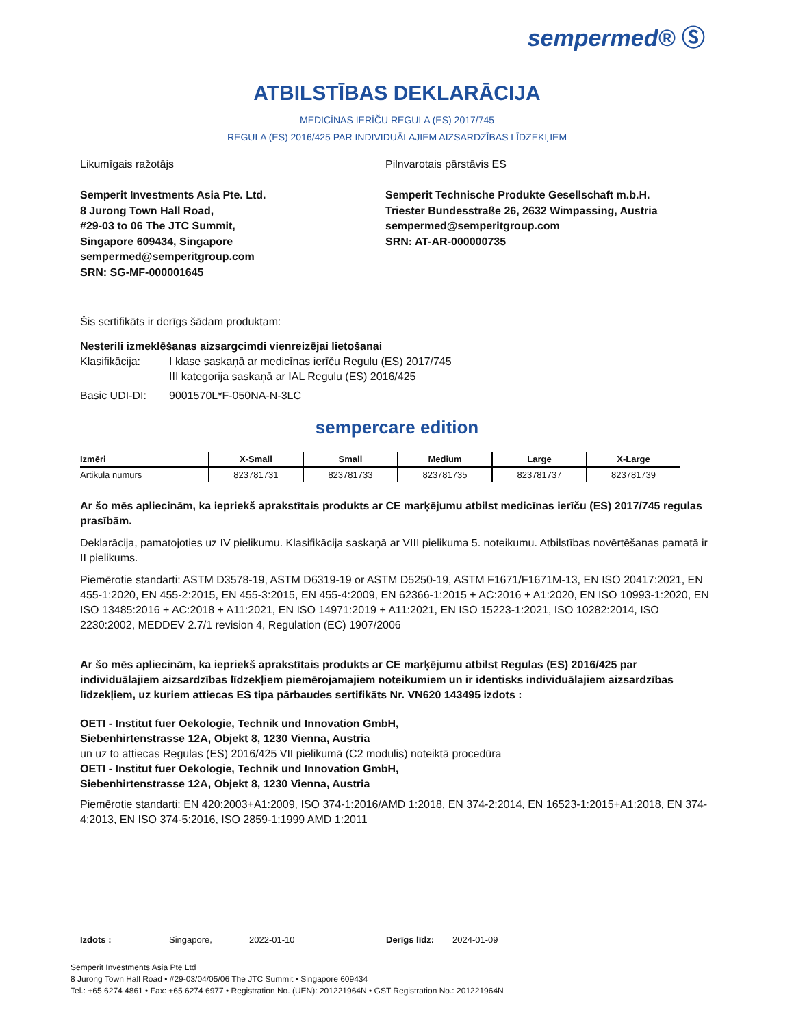sempermed® Ⓢ
ATBILSTĪBAS DEKLARĀCIJA
MEDICĪNAS IERĪČU REGULA (ES) 2017/745
REGULA (ES) 2016/425 PAR INDIVIDUĀLAJIEM AIZSARDZĪBAS LĪDZEKĻIEM
Likumīgais ražotājs
Semperit Investments Asia Pte. Ltd.
8 Jurong Town Hall Road,
#29-03 to 06 The JTC Summit,
Singapore 609434, Singapore
sempermed@semperitgroup.com
SRN: SG-MF-000001645
Pilnvarotais pārstāvis ES
Semperit Technische Produkte Gesellschaft m.b.H.
Triester Bundesstraße 26, 2632 Wimpassing, Austria
sempermed@semperitgroup.com
SRN: AT-AR-000000735
Šis sertifikāts ir derīgs šādam produktam:
Nesterili izmeklēšanas aizsargcimdi vienreizējai lietošanai
Klasifikācija: I klase saskaņā ar medicīnas ierīču Regulu (ES) 2017/745
III kategorija saskaņā ar IAL Regulu (ES) 2016/425
Basic UDI-DI: 9001570L*F-050NA-N-3LC
sempercare edition
| Izmēri | X-Small | Small | Medium | Large | X-Large |
| --- | --- | --- | --- | --- | --- |
| Artikula numurs | 823781731 | 823781733 | 823781735 | 823781737 | 823781739 |
Ar šo mēs apliecinām, ka iepriekš aprakstītais produkts ar CE marķējumu atbilst medicīnas ierīču (ES) 2017/745 regulas prasībām.
Deklarācija, pamatojoties uz IV pielikumu. Klasifikācija saskaņā ar VIII pielikuma 5. noteikumu. Atbilstības novērtēšanas pamatā ir II pielikums.
Piemērotie standarti: ASTM D3578-19, ASTM D6319-19 or ASTM D5250-19, ASTM F1671/F1671M-13, EN ISO 20417:2021, EN 455-1:2020, EN 455-2:2015, EN 455-3:2015, EN 455-4:2009, EN 62366-1:2015 + AC:2016 + A1:2020, EN ISO 10993-1:2020, EN ISO 13485:2016 + AC:2018 + A11:2021, EN ISO 14971:2019 + A11:2021, EN ISO 15223-1:2021, ISO 10282:2014, ISO 2230:2002, MEDDEV 2.7/1 revision 4, Regulation (EC) 1907/2006
Ar šo mēs apliecinām, ka iepriekš aprakstītais produkts ar CE marķējumu atbilst Regulas (ES) 2016/425 par individuālajiem aizsardzības līdzekļiem piemērojamajiem noteikumiem un ir identisks individuālajiem aizsardzības līdzekļiem, uz kuriem attiecas ES tipa pārbaudes sertifikāts Nr. VN620 143495 izdots :
OETI - Institut fuer Oekologie, Technik und Innovation GmbH,
Siebenhirtenstrasse 12A, Objekt 8, 1230 Vienna, Austria
un uz to attiecas Regulas (ES) 2016/425 VII pielikumā (C2 modulis) noteiktā procedūra
OETI - Institut fuer Oekologie, Technik und Innovation GmbH,
Siebenhirtenstrasse 12A, Objekt 8, 1230 Vienna, Austria
Piemērotie standarti: EN 420:2003+A1:2009, ISO 374-1:2016/AMD 1:2018, EN 374-2:2014, EN 16523-1:2015+A1:2018, EN 374-4:2013, EN ISO 374-5:2016, ISO 2859-1:1999 AMD 1:2011
Izdots : Singapore, 2022-01-10 Derīgs līdz: 2024-01-09
Semperit Investments Asia Pte Ltd
8 Jurong Town Hall Road • #29-03/04/05/06 The JTC Summit • Singapore 609434
Tel.: +65 6274 4861 • Fax: +65 6274 6977 • Registration No. (UEN): 201221964N • GST Registration No.: 201221964N